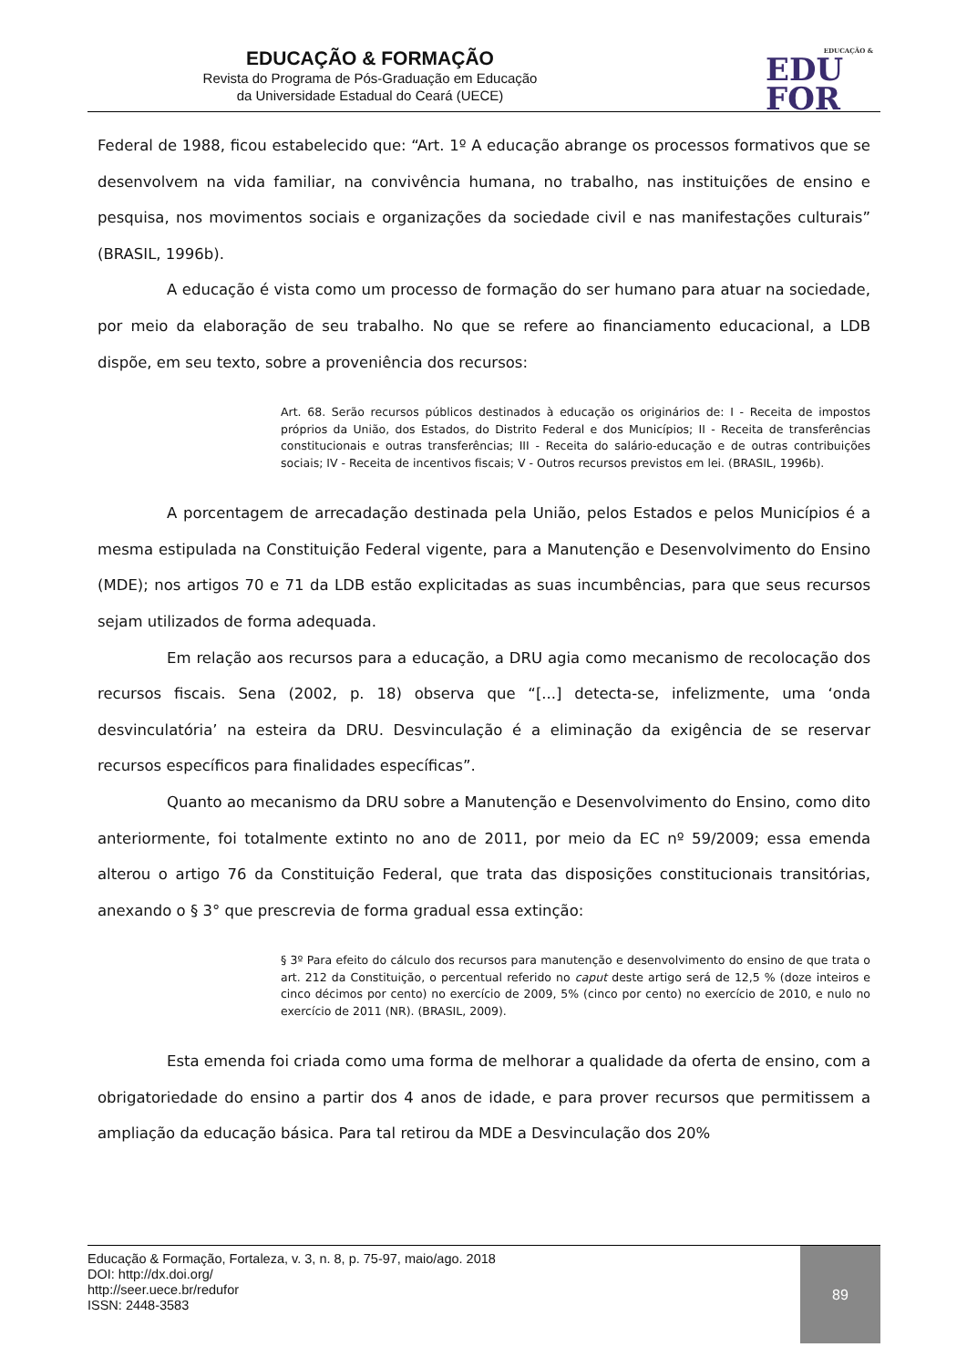EDUCAÇÃO & FORMAÇÃO
Revista do Programa de Pós-Graduação em Educação
da Universidade Estadual do Ceará (UECE)
EDUCAÇÃO &
EDU
FOR
Federal de 1988, ficou estabelecido que: “Art. 1º A educação abrange os processos formativos que se desenvolvem na vida familiar, na convivência humana, no trabalho, nas instituições de ensino e pesquisa, nos movimentos sociais e organizações da sociedade civil e nas manifestações culturais” (BRASIL, 1996b).
A educação é vista como um processo de formação do ser humano para atuar na sociedade, por meio da elaboração de seu trabalho. No que se refere ao financiamento educacional, a LDB dispõe, em seu texto, sobre a proveniência dos recursos:
Art. 68. Serão recursos públicos destinados à educação os originários de: I - Receita de impostos próprios da União, dos Estados, do Distrito Federal e dos Municípios; II - Receita de transferências constitucionais e outras transferências; III - Receita do salário-educação e de outras contribuições sociais; IV - Receita de incentivos fiscais; V - Outros recursos previstos em lei. (BRASIL, 1996b).
A porcentagem de arrecadação destinada pela União, pelos Estados e pelos Municípios é a mesma estipulada na Constituição Federal vigente, para a Manutenção e Desenvolvimento do Ensino (MDE); nos artigos 70 e 71 da LDB estão explicitadas as suas incumbências, para que seus recursos sejam utilizados de forma adequada.
Em relação aos recursos para a educação, a DRU agia como mecanismo de recolocação dos recursos fiscais. Sena (2002, p. 18) observa que “[...] detecta-se, infelizmente, uma ‘onda desvinculatória’ na esteira da DRU. Desvinculação é a eliminação da exigência de se reservar recursos específicos para finalidades específicas”.
Quanto ao mecanismo da DRU sobre a Manutenção e Desenvolvimento do Ensino, como dito anteriormente, foi totalmente extinto no ano de 2011, por meio da EC nº 59/2009; essa emenda alterou o artigo 76 da Constituição Federal, que trata das disposições constitucionais transitórias, anexando o § 3° que prescrevia de forma gradual essa extinção:
§ 3º Para efeito do cálculo dos recursos para manutenção e desenvolvimento do ensino de que trata o art. 212 da Constituição, o percentual referido no caput deste artigo será de 12,5 % (doze inteiros e cinco décimos por cento) no exercício de 2009, 5% (cinco por cento) no exercício de 2010, e nulo no exercício de 2011 (NR). (BRASIL, 2009).
Esta emenda foi criada como uma forma de melhorar a qualidade da oferta de ensino, com a obrigatoriedade do ensino a partir dos 4 anos de idade, e para prover recursos que permitissem a ampliação da educação básica. Para tal retirou da MDE a Desvinculação dos 20%
Educação & Formação, Fortaleza, v. 3, n. 8, p. 75-97, maio/ago. 2018
DOI: http://dx.doi.org/
http://seer.uece.br/redufor
ISSN: 2448-3583
89